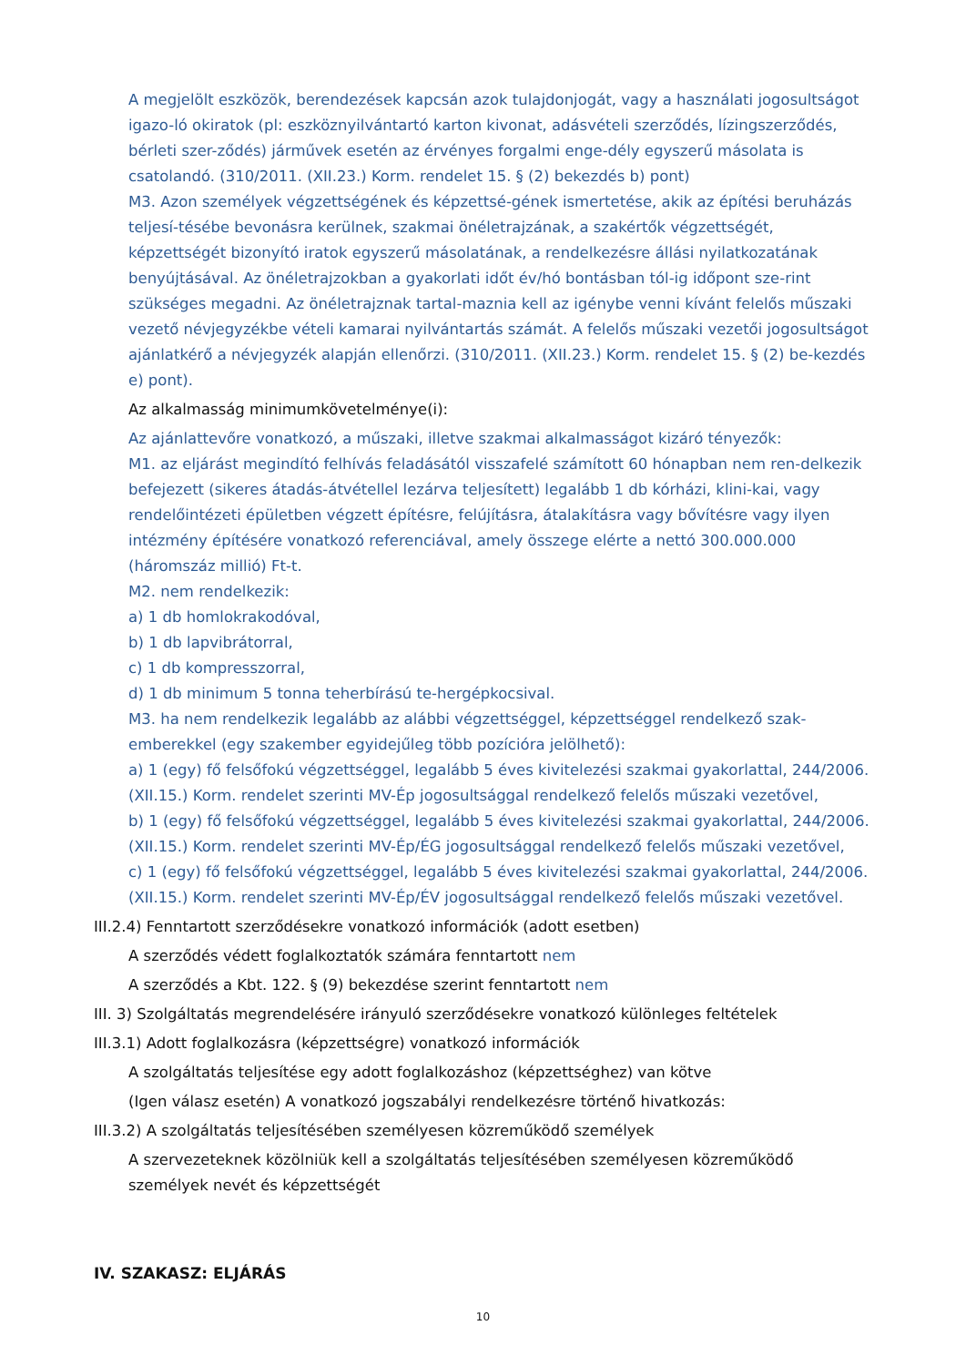A megjelölt eszközök, berendezések kapcsán azok tulajdonjogát, vagy a használati jogosultságot igazo-ló okiratok (pl: eszköznyilvántartó karton kivonat, adásvételi szerződés, lízingszerződés, bérleti szer-ződés) járművek esetén az érvényes forgalmi enge-dély egyszerű másolata is csatolandó. (310/2011. (XII.23.) Korm. rendelet 15. § (2) bekezdés b) pont)
M3. Azon személyek végzettségének és képzettsé-gének ismertetése, akik az építési beruházás teljesí-tésébe bevonásra kerülnek, szakmai önéletrajzának, a szakértők végzettségét, képzettségét bizonyító iratok egyszerű másolatának, a rendelkezésre állási nyilatkozatának benyújtásával. Az önéletrajzokban a gyakorlati időt év/hó bontásban tól-ig időpont sze-rint szükséges megadni. Az önéletrajznak tartal-maznia kell az igénybe venni kívánt felelős műszaki vezető névjegyzékbe vételi kamarai nyilvántartás számát. A felelős műszaki vezetői jogosultságot ajánlatkérő a névjegyzék alapján ellenőrzi. (310/2011. (XII.23.) Korm. rendelet 15. § (2) be-kezdés e) pont).
Az alkalmasság minimumkövetelménye(i):
Az ajánlattevőre vonatkozó, a műszaki, illetve szakmai alkalmasságot kizáró tényezők:
M1. az eljárást megindító felhívás feladásától visszafelé számított 60 hónapban nem ren-delkezik befejezett (sikeres átadás-átvétellel lezárva teljesített) legalább 1 db kórházi, klini-kai, vagy rendelőintézeti épületben végzett építésre, felújításra, átalakításra vagy bővítésre vagy ilyen intézmény építésére vonatkozó referenciával, amely összege elérte a nettó 300.000.000 (háromszáz millió) Ft-t.
M2. nem rendelkezik:
a) 1 db homlokrakodóval,
b) 1 db lapvibrátorral,
c) 1 db kompresszorral,
d) 1 db minimum 5 tonna teherbírású te-hergépkocsival.
M3. ha nem rendelkezik legalább az alábbi végzettséggel, képzettséggel rendelkező szak-emberekkel (egy szakember egyidejűleg több pozícióra jelölhető):
a) 1 (egy) fő felsőfokú végzettséggel, legalább 5 éves kivitelezési szakmai gyakorlattal, 244/2006. (XII.15.) Korm. rendelet szerinti MV-Ép jogosultsággal rendelkező felelős műszaki vezetővel,
b) 1 (egy) fő felsőfokú végzettséggel, legalább 5 éves kivitelezési szakmai gyakorlattal, 244/2006. (XII.15.) Korm. rendelet szerinti MV-Ép/ÉG jogosultsággal rendelkező felelős műszaki vezetővel,
c) 1 (egy) fő felsőfokú végzettséggel, legalább 5 éves kivitelezési szakmai gyakorlattal, 244/2006. (XII.15.) Korm. rendelet szerinti MV-Ép/ÉV jogosultsággal rendelkező felelős műszaki vezetővel.
III.2.4) Fenntartott szerződésekre vonatkozó információk (adott esetben)
A szerződés védett foglalkoztatók számára fenntartott nem
A szerződés a Kbt. 122. § (9) bekezdése szerint fenntartott nem
III. 3) Szolgáltatás megrendelésére irányuló szerződésekre vonatkozó különleges feltételek
III.3.1) Adott foglalkozásra (képzettségre) vonatkozó információk
A szolgáltatás teljesítése egy adott foglalkozáshoz (képzettséghez) van kötve
(Igen válasz esetén) A vonatkozó jogszabályi rendelkezésre történő hivatkozás:
III.3.2) A szolgáltatás teljesítésében személyesen közreműködő személyek
A szervezeteknek közölniük kell a szolgáltatás teljesítésében személyesen közreműködő személyek nevét és képzettségét
IV. SZAKASZ: ELJÁRÁS
10